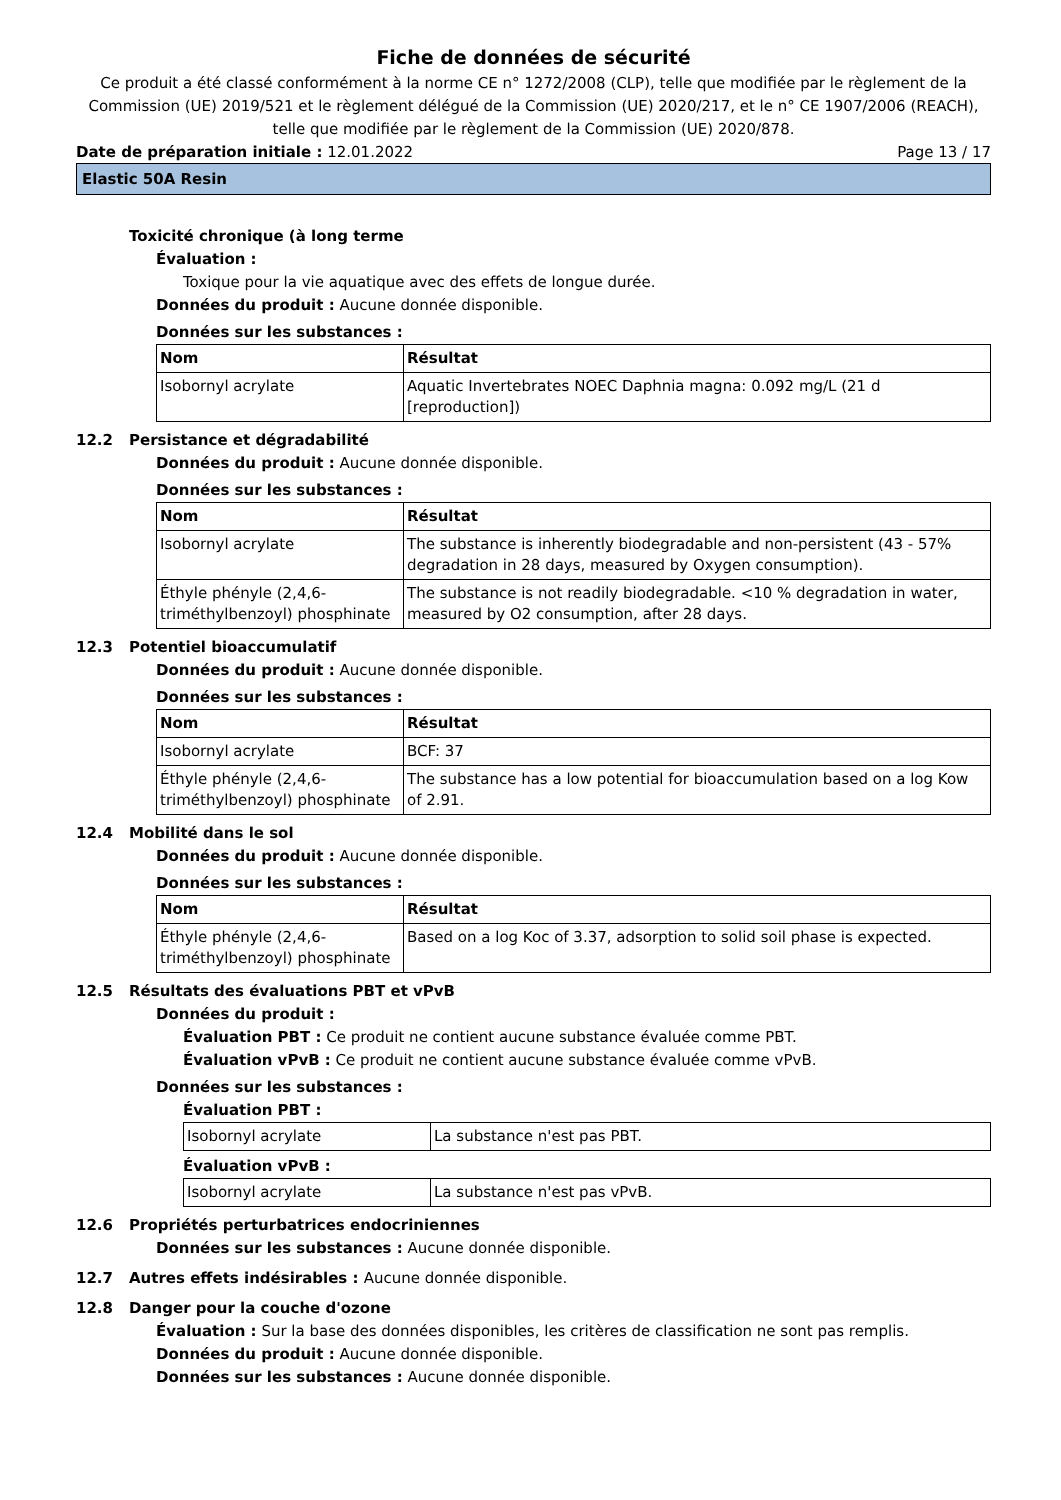Fiche de données de sécurité
Ce produit a été classé conformément à la norme CE n° 1272/2008 (CLP), telle que modifiée par le règlement de la Commission (UE) 2019/521 et le règlement délégué de la Commission (UE) 2020/217, et le n° CE 1907/2006 (REACH), telle que modifiée par le règlement de la Commission (UE) 2020/878.
Date de préparation initiale : 12.01.2022 Page 13 / 17
Elastic 50A Resin
Toxicité chronique (à long terme
Évaluation :
Toxique pour la vie aquatique avec des effets de longue durée.
Données du produit : Aucune donnée disponible.
Données sur les substances :
| Nom | Résultat |
| --- | --- |
| Isobornyl acrylate | Aquatic Invertebrates NOEC Daphnia magna: 0.092 mg/L (21 d [reproduction]) |
12.2 Persistance et dégradabilité
Données du produit : Aucune donnée disponible.
Données sur les substances :
| Nom | Résultat |
| --- | --- |
| Isobornyl acrylate | The substance is inherently biodegradable and non-persistent (43 - 57% degradation in 28 days, measured by Oxygen consumption). |
| Éthyle phényle (2,4,6-triméthylbenzoyl) phosphinate | The substance is not readily biodegradable. <10 % degradation in water, measured by O2 consumption, after 28 days. |
12.3 Potentiel bioaccumulatif
Données du produit : Aucune donnée disponible.
Données sur les substances :
| Nom | Résultat |
| --- | --- |
| Isobornyl acrylate | BCF: 37 |
| Éthyle phényle (2,4,6-triméthylbenzoyl) phosphinate | The substance has a low potential for bioaccumulation based on a log Kow of 2.91. |
12.4 Mobilité dans le sol
Données du produit : Aucune donnée disponible.
Données sur les substances :
| Nom | Résultat |
| --- | --- |
| Éthyle phényle (2,4,6-triméthylbenzoyl) phosphinate | Based on a log Koc of 3.37, adsorption to solid soil phase is expected. |
12.5 Résultats des évaluations PBT et vPvB
Données du produit :
Évaluation PBT : Ce produit ne contient aucune substance évaluée comme PBT.
Évaluation vPvB : Ce produit ne contient aucune substance évaluée comme vPvB.
Données sur les substances :
Évaluation PBT :
| Isobornyl acrylate | La substance n'est pas PBT. |
Évaluation vPvB :
| Isobornyl acrylate | La substance n'est pas vPvB. |
12.6 Propriétés perturbatrices endocriniennes
Données sur les substances : Aucune donnée disponible.
12.7 Autres effets indésirables : Aucune donnée disponible.
12.8 Danger pour la couche d'ozone
Évaluation : Sur la base des données disponibles, les critères de classification ne sont pas remplis.
Données du produit : Aucune donnée disponible.
Données sur les substances : Aucune donnée disponible.